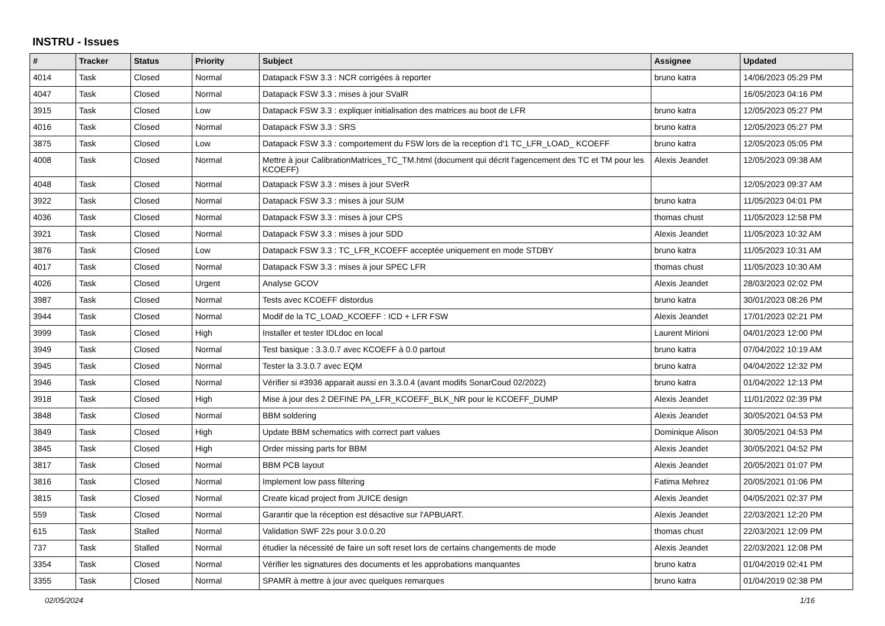INSTRU - Issues
| # | Tracker | Status | Priority | Subject | Assignee | Updated |
| --- | --- | --- | --- | --- | --- | --- |
| 4014 | Task | Closed | Normal | Datapack FSW 3.3 : NCR corrigées à reporter | bruno katra | 14/06/2023 05:29 PM |
| 4047 | Task | Closed | Normal | Datapack FSW 3.3 : mises à jour SValR | | 16/05/2023 04:16 PM |
| 3915 | Task | Closed | Low | Datapack FSW 3.3 : expliquer initialisation des matrices au boot de LFR | bruno katra | 12/05/2023 05:27 PM |
| 4016 | Task | Closed | Normal | Datapack FSW 3.3 : SRS | bruno katra | 12/05/2023 05:27 PM |
| 3875 | Task | Closed | Low | Datapack FSW 3.3 : comportement du FSW lors de la reception d'1 TC_LFR_LOAD_ KCOEFF | bruno katra | 12/05/2023 05:05 PM |
| 4008 | Task | Closed | Normal | Mettre à jour CalibrationMatrices_TC_TM.html (document qui décrit l'agencement des TC et TM pour les KCOEFF) | Alexis Jeandet | 12/05/2023 09:38 AM |
| 4048 | Task | Closed | Normal | Datapack FSW 3.3 : mises à jour SVerR | | 12/05/2023 09:37 AM |
| 3922 | Task | Closed | Normal | Datapack FSW 3.3 : mises à jour SUM | bruno katra | 11/05/2023 04:01 PM |
| 4036 | Task | Closed | Normal | Datapack FSW 3.3 : mises à jour CPS | thomas chust | 11/05/2023 12:58 PM |
| 3921 | Task | Closed | Normal | Datapack FSW 3.3 : mises à jour SDD | Alexis Jeandet | 11/05/2023 10:32 AM |
| 3876 | Task | Closed | Low | Datapack FSW 3.3 : TC_LFR_KCOEFF acceptée uniquement en mode STDBY | bruno katra | 11/05/2023 10:31 AM |
| 4017 | Task | Closed | Normal | Datapack FSW 3.3 : mises à jour SPEC LFR | thomas chust | 11/05/2023 10:30 AM |
| 4026 | Task | Closed | Urgent | Analyse GCOV | Alexis Jeandet | 28/03/2023 02:02 PM |
| 3987 | Task | Closed | Normal | Tests avec KCOEFF distordus | bruno katra | 30/01/2023 08:26 PM |
| 3944 | Task | Closed | Normal | Modif de la TC_LOAD_KCOEFF : ICD + LFR FSW | Alexis Jeandet | 17/01/2023 02:21 PM |
| 3999 | Task | Closed | High | Installer et tester IDLdoc en local | Laurent Mirioni | 04/01/2023 12:00 PM |
| 3949 | Task | Closed | Normal | Test basique : 3.3.0.7 avec KCOEFF à 0.0 partout | bruno katra | 07/04/2022 10:19 AM |
| 3945 | Task | Closed | Normal | Tester la 3.3.0.7 avec EQM | bruno katra | 04/04/2022 12:32 PM |
| 3946 | Task | Closed | Normal | Vérifier si #3936 apparait aussi en 3.3.0.4 (avant modifs SonarCoud 02/2022) | bruno katra | 01/04/2022 12:13 PM |
| 3918 | Task | Closed | High | Mise à jour des 2 DEFINE PA_LFR_KCOEFF_BLK_NR pour le KCOEFF_DUMP | Alexis Jeandet | 11/01/2022 02:39 PM |
| 3848 | Task | Closed | Normal | BBM soldering | Alexis Jeandet | 30/05/2021 04:53 PM |
| 3849 | Task | Closed | High | Update BBM schematics with correct part values | Dominique Alison | 30/05/2021 04:53 PM |
| 3845 | Task | Closed | High | Order missing parts for BBM | Alexis Jeandet | 30/05/2021 04:52 PM |
| 3817 | Task | Closed | Normal | BBM PCB layout | Alexis Jeandet | 20/05/2021 01:07 PM |
| 3816 | Task | Closed | Normal | Implement low pass filtering | Fatima Mehrez | 20/05/2021 01:06 PM |
| 3815 | Task | Closed | Normal | Create kicad project from JUICE design | Alexis Jeandet | 04/05/2021 02:37 PM |
| 559 | Task | Closed | Normal | Garantir que la réception est désactive sur l'APBUART. | Alexis Jeandet | 22/03/2021 12:20 PM |
| 615 | Task | Stalled | Normal | Validation SWF 22s pour 3.0.0.20 | thomas chust | 22/03/2021 12:09 PM |
| 737 | Task | Stalled | Normal | étudier la nécessité de faire un soft reset lors de certains changements de mode | Alexis Jeandet | 22/03/2021 12:08 PM |
| 3354 | Task | Closed | Normal | Vérifier les signatures des documents et les approbations manquantes | bruno katra | 01/04/2019 02:41 PM |
| 3355 | Task | Closed | Normal | SPAMR à mettre à jour avec quelques remarques | bruno katra | 01/04/2019 02:38 PM |
02/05/2024 1/16